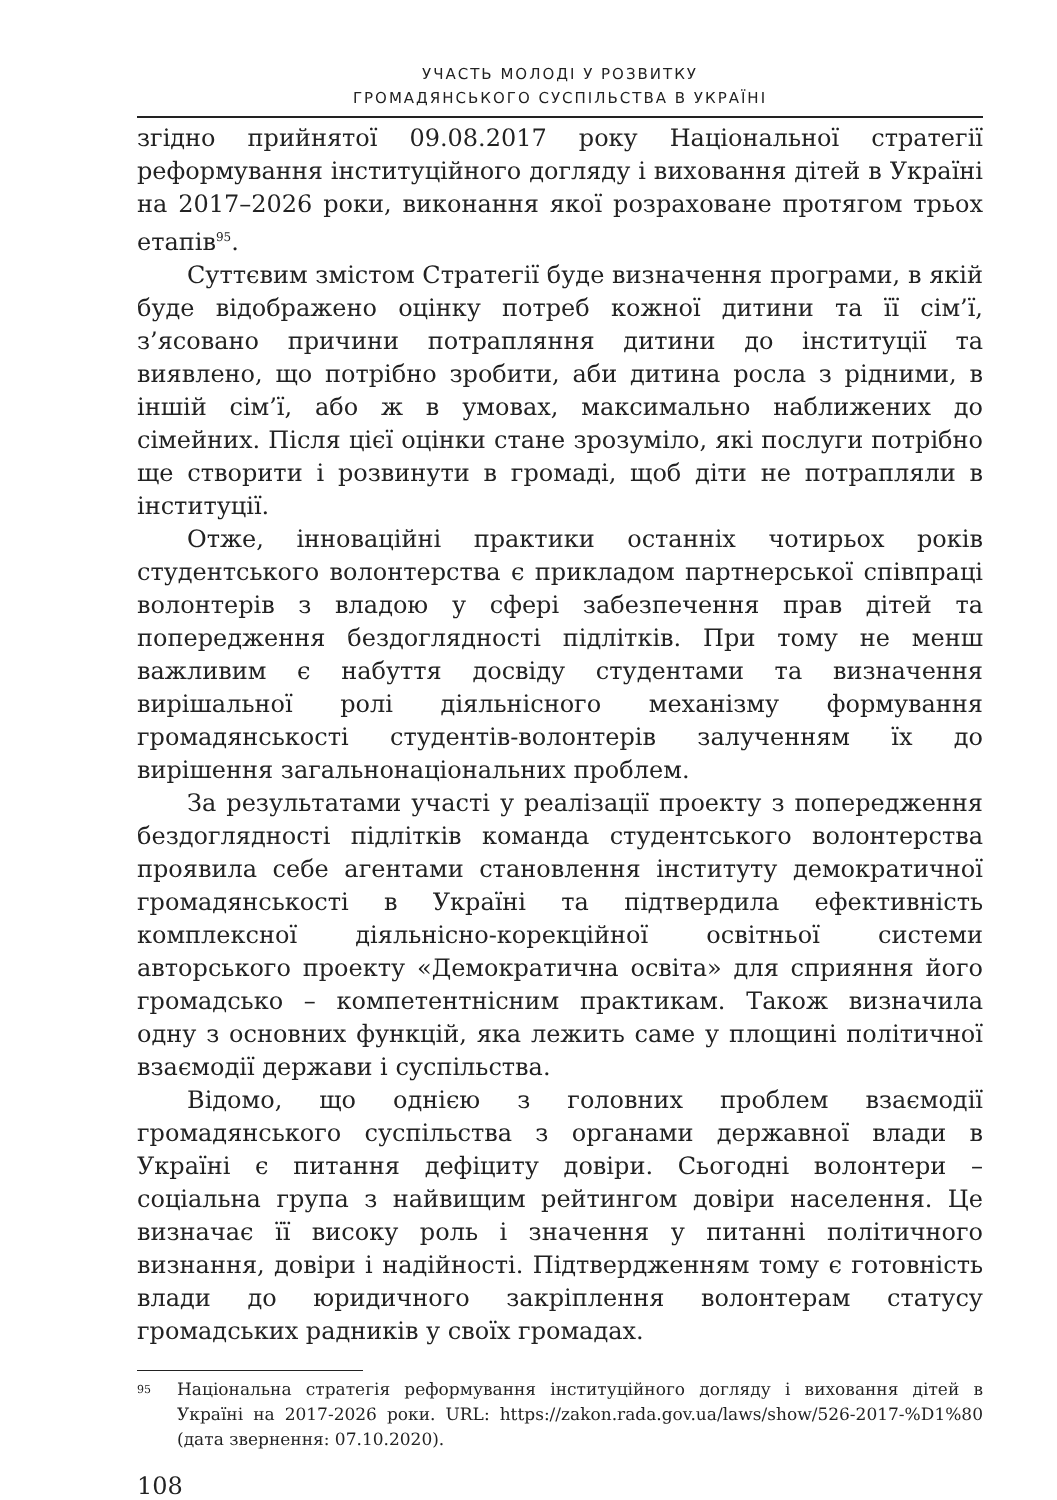УЧАСТЬ МОЛОДІ У РОЗВИТКУ
ГРОМАДЯНСЬКОГО СУСПІЛЬСТВА В УКРАЇНІ
згідно прийнятої 09.08.2017 року Національної стратегії реформування інституційного догляду і виховання дітей в Україні на 2017–2026 роки, виконання якої розраховане протягом трьох етапів<sup>95</sup>.
Суттєвим змістом Стратегії буде визначення програми, в якій буде відображено оцінку потреб кожної дитини та її сім’ї, з’ясовано причини потрапляння дитини до інституції та виявлено, що потрібно зробити, аби дитина росла з рідними, в іншій сім’ї, або ж в умовах, максимально наближених до сімейних. Після цієї оцінки стане зрозуміло, які послуги потрібно ще створити і розвинути в громаді, щоб діти не потрапляли в інституції.
Отже, інноваційні практики останніх чотирьох років студентського волонтерства є прикладом партнерської співпраці волонтерів з владою у сфері забезпечення прав дітей та попередження бездоглядності підлітків. При тому не менш важливим є набуття досвіду студентами та визначення вирішальної ролі діяльнісного механізму формування громадянськості студентів-волонтерів залученням їх до вирішення загальнонаціональних проблем.
За результатами участі у реалізації проекту з попередження бездоглядності підлітків команда студентського волонтерства проявила себе агентами становлення інституту демократичної громадянськості в Україні та підтвердила ефективність комплексної діяльнісно-корекційної освітньої системи авторського проекту «Демократична освіта» для сприяння його громадсько – компетентнісним практикам. Також визначила одну з основних функцій, яка лежить саме у площині політичної взаємодії держави і суспільства.
Відомо, що однією з головних проблем взаємодії громадянського суспільства з органами державної влади в Україні є питання дефіциту довіри. Сьогодні волонтери – соціальна група з найвищим рейтингом довіри населення. Це визначає її високу роль і значення у питанні політичного визнання, довіри і надійності. Підтвердженням тому є готовність влади до юридичного закріплення волонтерам статусу громадських радників у своїх громадах.
95 Національна стратегія реформування інституційного догляду і виховання дітей в Україні на 2017-2026 роки. URL: https://zakon.rada.gov.ua/laws/show/526-2017-%D1%80 (дата звернення: 07.10.2020).
108